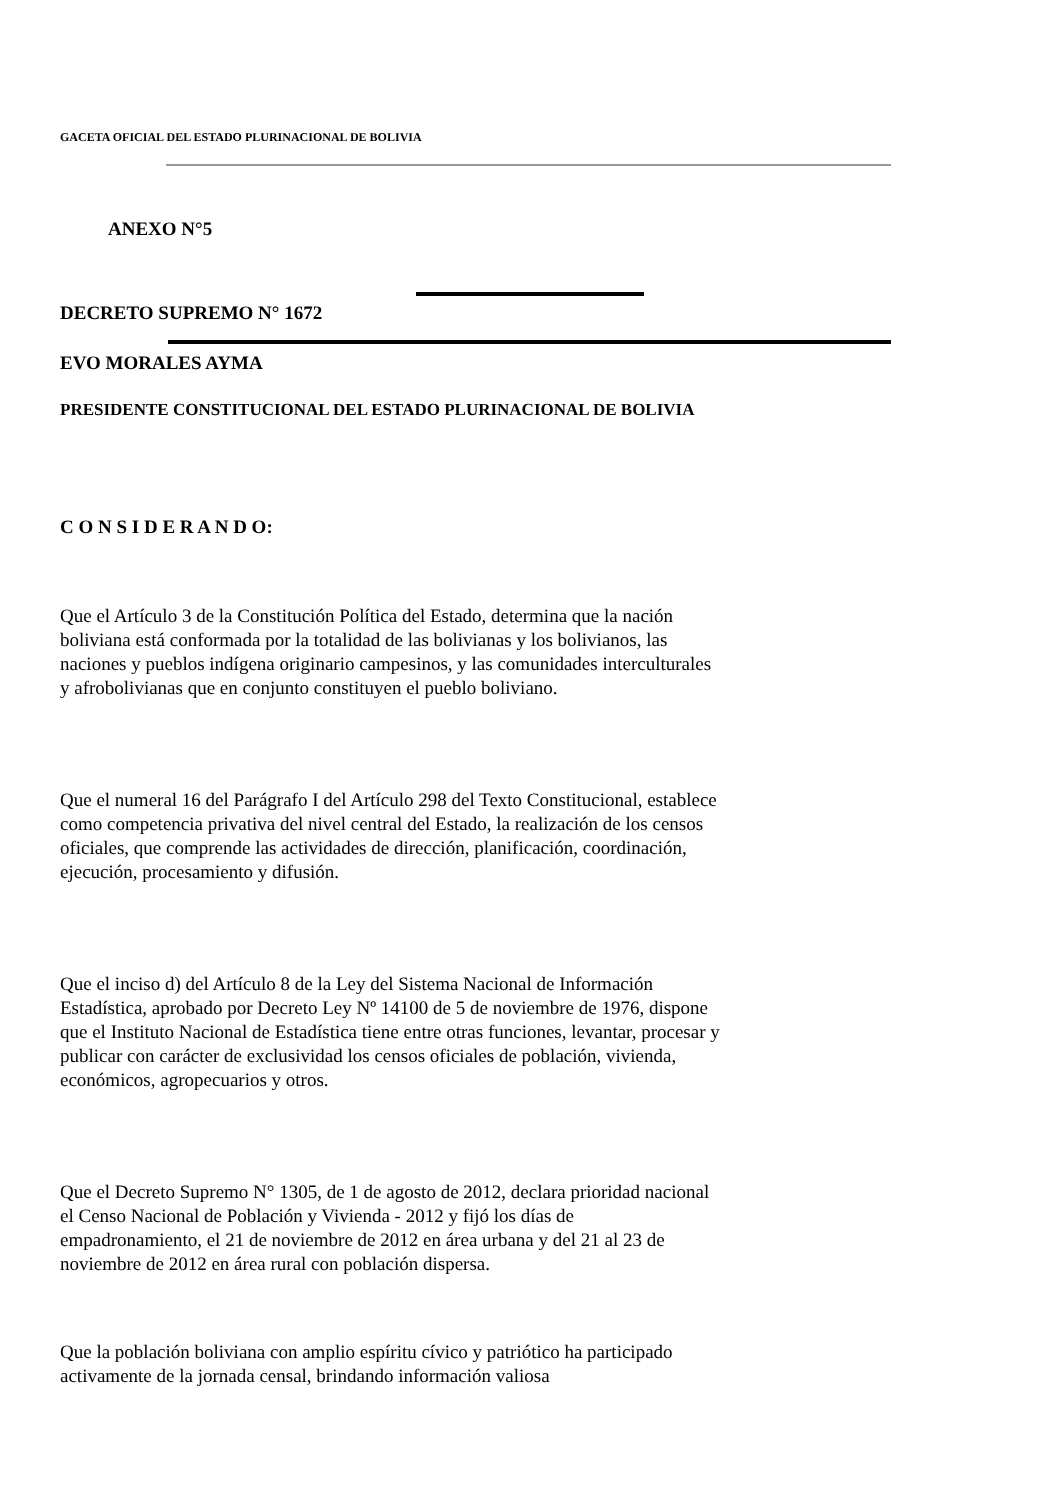GACETA OFICIAL DEL ESTADO PLURINACIONAL DE BOLIVIA
ANEXO N°5
DECRETO SUPREMO N° 1672
EVO MORALES AYMA
PRESIDENTE CONSTITUCIONAL DEL ESTADO PLURINACIONAL DE BOLIVIA
C O N S I D E R A N D O:
Que el Artículo 3 de la Constitución Política del Estado, determina que la nación boliviana está conformada por la totalidad de las bolivianas y los bolivianos, las naciones y pueblos indígena originario campesinos, y las comunidades interculturales y afrobolivianas que en conjunto constituyen el pueblo boliviano.
Que el numeral 16 del Parágrafo I del Artículo 298 del Texto Constitucional, establece como competencia privativa del nivel central del Estado, la realización de los censos oficiales, que comprende las actividades de dirección, planificación, coordinación, ejecución, procesamiento y difusión.
Que el inciso d) del Artículo 8 de la Ley del Sistema Nacional de Información Estadística, aprobado por Decreto Ley Nº 14100 de 5 de noviembre de 1976, dispone que el Instituto Nacional de Estadística tiene entre otras funciones, levantar, procesar y publicar con carácter de exclusividad los censos oficiales de población, vivienda, económicos, agropecuarios y otros.
Que el Decreto Supremo N° 1305, de 1 de agosto de 2012, declara prioridad nacional el Censo Nacional de Población y Vivienda - 2012 y fijó los días de empadronamiento, el 21 de noviembre de 2012 en área urbana y del 21 al 23 de noviembre de 2012 en área rural con población dispersa.
Que la población boliviana con amplio espíritu cívico y patriótico ha participado activamente de la jornada censal, brindando información valiosa